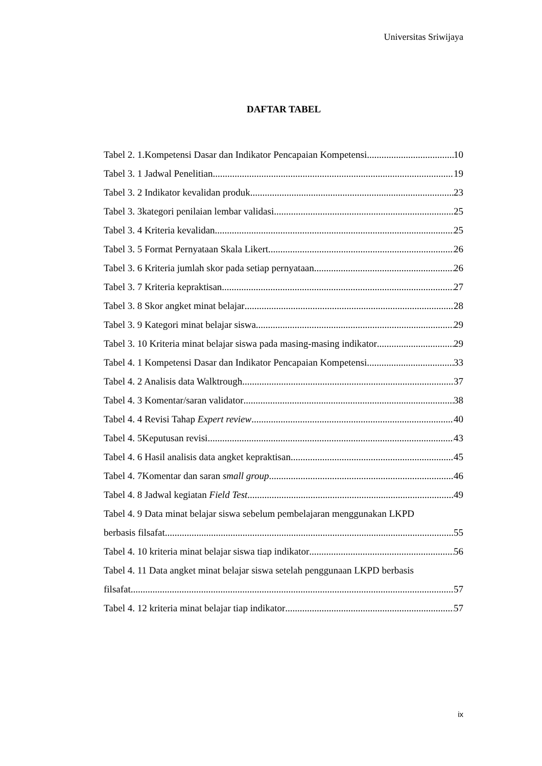Universitas Sriwijaya
DAFTAR TABEL
Tabel 2. 1.Kompetensi Dasar dan Indikator Pencapaian Kompetensi 10
Tabel 3. 1 Jadwal Penelitian 19
Tabel 3. 2 Indikator kevalidan produk 23
Tabel 3. 3kategori penilaian lembar validasi 25
Tabel 3. 4 Kriteria kevalidan 25
Tabel 3. 5 Format Pernyataan Skala Likert 26
Tabel 3. 6 Kriteria jumlah skor pada setiap pernyataan 26
Tabel 3. 7 Kriteria kepraktisan 27
Tabel 3. 8 Skor angket minat belajar 28
Tabel 3. 9 Kategori minat belajar siswa 29
Tabel 3. 10 Kriteria minat belajar siswa pada masing-masing indikator 29
Tabel 4. 1 Kompetensi Dasar dan Indikator Pencapaian Kompetensi 33
Tabel 4. 2 Analisis data Walktrough 37
Tabel 4. 3 Komentar/saran validator 38
Tabel 4. 4 Revisi Tahap Expert review 40
Tabel 4. 5Keputusan revisi 43
Tabel 4. 6 Hasil analisis data angket kepraktisan 45
Tabel 4. 7Komentar dan saran small group 46
Tabel 4. 8 Jadwal kegiatan Field Test 49
Tabel 4. 9 Data minat belajar siswa sebelum pembelajaran menggunakan LKPD
berbasis filsafat 55
Tabel 4. 10 kriteria minat belajar siswa tiap indikator 56
Tabel 4. 11 Data angket minat belajar siswa setelah penggunaan LKPD berbasis
filsafat 57
Tabel 4. 12 kriteria minat belajar tiap indikator 57
ix